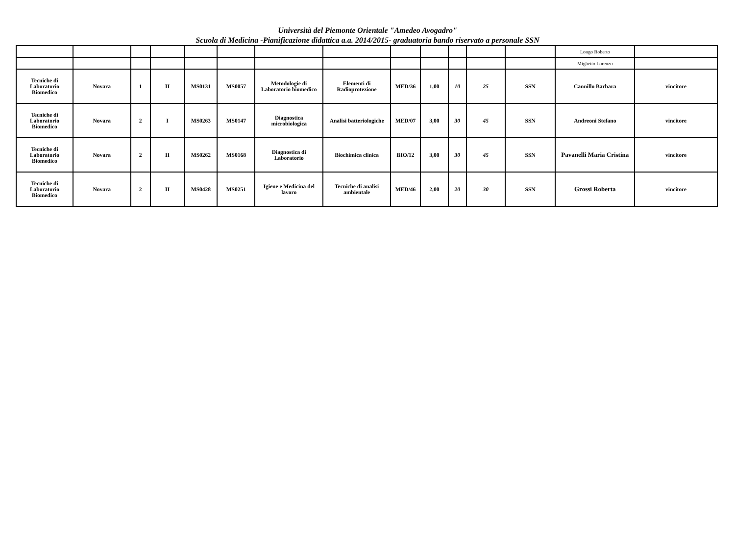Università del Piemonte Orientale "Amedeo Avogadro"
Scuola di Medicina -Pianificazione didattica a.a. 2014/2015- graduatoria bando riservato a personale SSN
| | | | | | | | | | | | | | Longo Roberto | |
| | | | | | | | | | | | | | Mighetto Lorenzo | |
| Tecniche di Laboratorio Biomedico | Novara | 1 | II | MS0131 | MS0057 | Metodologie di Laboratorio biomedico | Elementi di Radioprotezione | MED/36 | 1,00 | 10 | 25 | SSN | Cannillo Barbara | vincitore |
| Tecniche di Laboratorio Biomedico | Novara | 2 | I | MS0263 | MS0147 | Diagnostica microbiologica | Analisi batteriologiche | MED/07 | 3,00 | 30 | 45 | SSN | Andreoni Stefano | vincitore |
| Tecniche di Laboratorio Biomedico | Novara | 2 | II | MS0262 | MS0168 | Diagnostica di Laboratorio | Biochimica clinica | BIO/12 | 3,00 | 30 | 45 | SSN | Pavanelli Maria Cristina | vincitore |
| Tecniche di Laboratorio Biomedico | Novara | 2 | II | MS0428 | MS0251 | Igiene e Medicina del lavoro | Tecniche di analisi ambientale | MED/46 | 2,00 | 20 | 30 | SSN | Grossi Roberta | vincitore |